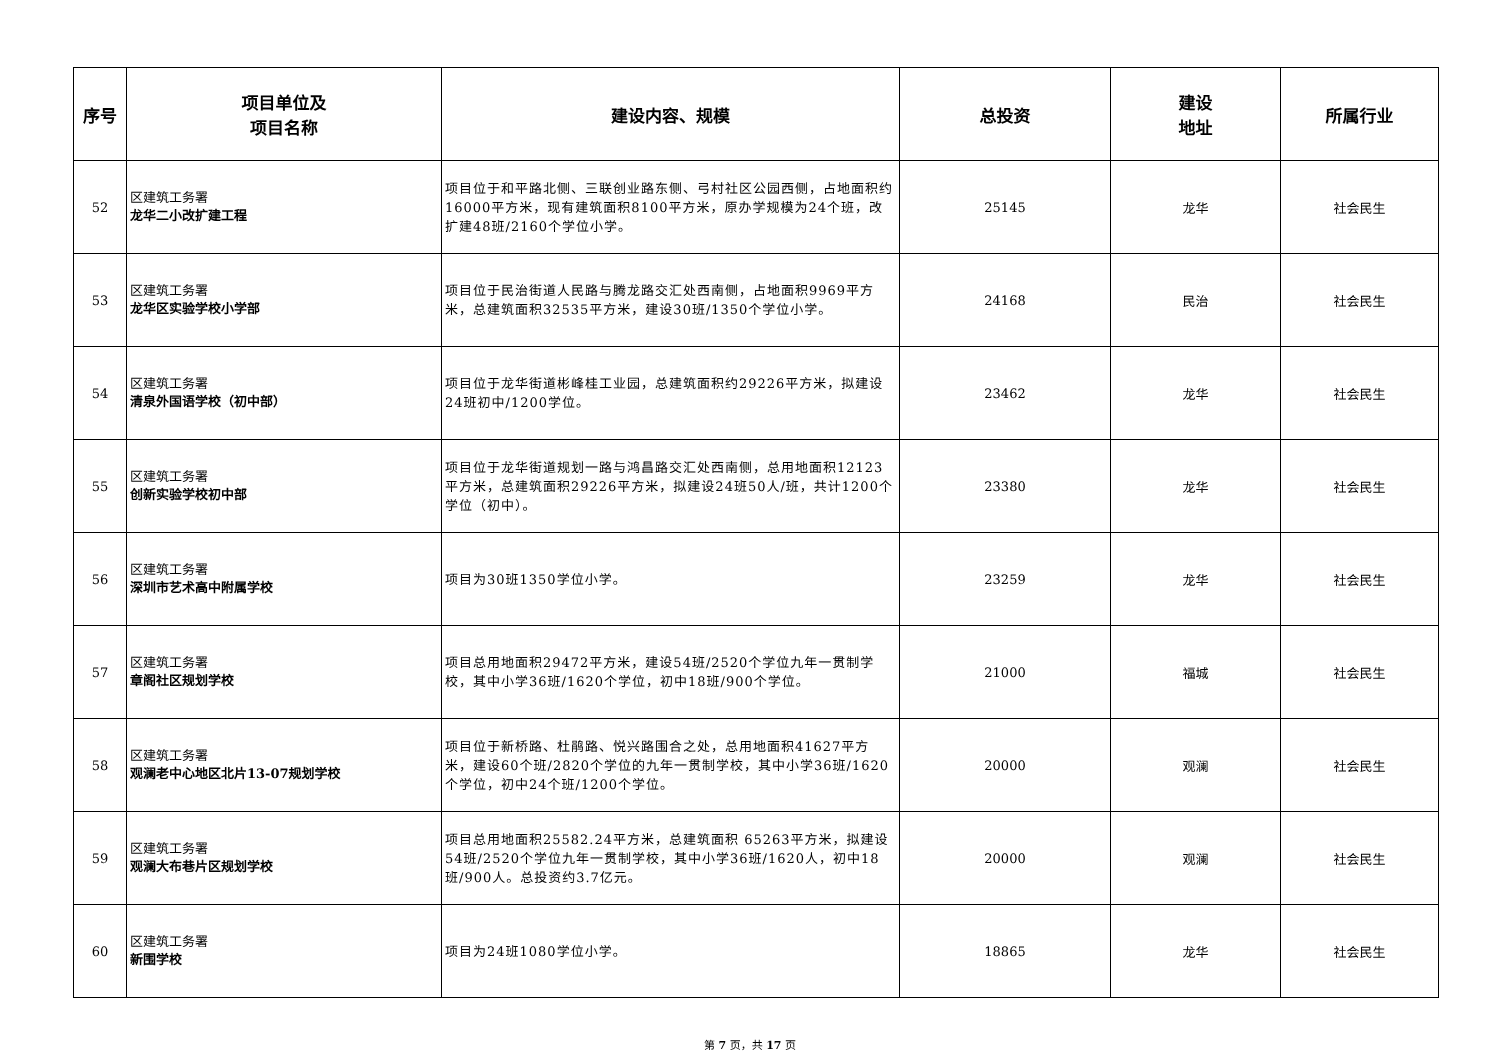| 序号 | 项目单位及 项目名称 | 建设内容、规模 | 总投资 | 建设 地址 | 所属行业 |
| --- | --- | --- | --- | --- | --- |
| 52 | 区建筑工务署 龙华二小改扩建工程 | 项目位于和平路北侧、三联创业路东侧、弓村社区公园西侧，占地面积约16000平方米，现有建筑面积8100平方米，原办学规模为24个班，改扩建48班/2160个学位小学。 | 25145 | 龙华 | 社会民生 |
| 53 | 区建筑工务署 龙华区实验学校小学部 | 项目位于民治街道人民路与腾龙路交汇处西南侧，占地面积9969平方米，总建筑面积32535平方米，建设30班/1350个学位小学。 | 24168 | 民治 | 社会民生 |
| 54 | 区建筑工务署 清泉外国语学校（初中部） | 项目位于龙华街道彬峰桂工业园，总建筑面积约29226平方米，拟建设24班初中/1200学位。 | 23462 | 龙华 | 社会民生 |
| 55 | 区建筑工务署 创新实验学校初中部 | 项目位于龙华街道规划一路与鸿昌路交汇处西南侧，总用地面积12123平方米，总建筑面积29226平方米，拟建设24班50人/班，共计1200个学位（初中）。 | 23380 | 龙华 | 社会民生 |
| 56 | 区建筑工务署 深圳市艺术高中附属学校 | 项目为30班1350学位小学。 | 23259 | 龙华 | 社会民生 |
| 57 | 区建筑工务署 章阁社区规划学校 | 项目总用地面积29472平方米，建设54班/2520个学位九年一贯制学校，其中小学36班/1620个学位，初中18班/900个学位。 | 21000 | 福城 | 社会民生 |
| 58 | 区建筑工务署 观澜老中心地区北片13-07规划学校 | 项目位于新桥路、杜鹃路、悦兴路围合之处，总用地面积41627平方米，建设60个班/2820个学位的九年一贯制学校，其中小学36班/1620个学位，初中24个班/1200个学位。 | 20000 | 观澜 | 社会民生 |
| 59 | 区建筑工务署 观澜大布巷片区规划学校 | 项目总用地面积25582.24平方米，总建筑面积 65263平方米，拟建设54班/2520个学位九年一贯制学校，其中小学36班/1620人，初中18班/900人。总投资约3.7亿元。 | 20000 | 观澜 | 社会民生 |
| 60 | 区建筑工务署 新围学校 | 项目为24班1080学位小学。 | 18865 | 龙华 | 社会民生 |
第 7 页，共 17 页